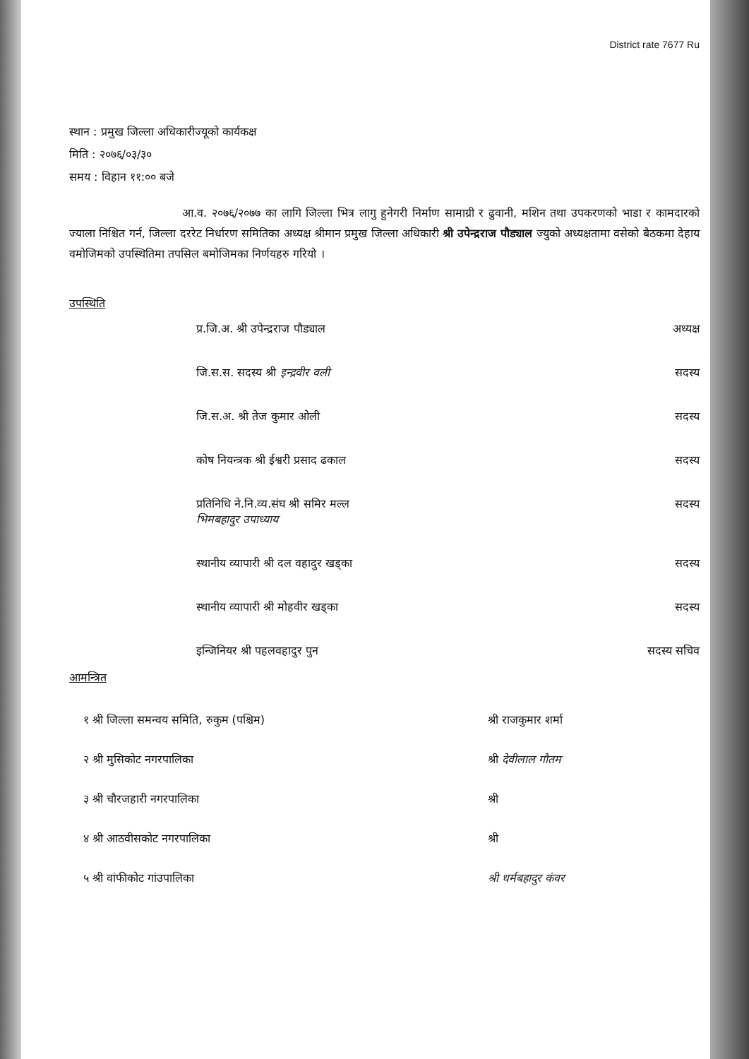District rate 7677 Ru
स्थान : प्रमुख जिल्ला अधिकारीज्यूको कार्यकक्ष
मिति : २०७६/०३/३०
समय : विहान ११:०० बजे
आ.व. २०७६/२०७७ का लागि जिल्ला भित्र लागु हुनेगरी निर्माण सामाग्री र ढुवानी, मशिन तथा उपकरणको भाडा र कामदारको ज्याला निश्चित गर्न, जिल्ला दररेट निर्धारण समितिका अध्यक्ष श्रीमान प्रमुख जिल्ला अधिकारी श्री उपेन्द्रराज पौड्याल ज्युको अध्यक्षतामा वसेको बैठकमा देहाय वमोजिमको उपस्थितिमा तपसिल बमोजिमका निर्णयहरु गरियो ।
उपस्थिति
प्र.जि.अ. श्री उपेन्द्रराज पौड्याल अध्यक्ष
जि.स.स. सदस्य श्री इन्द्रवीर वली सदस्य
जि.स.अ. श्री तेज कुमार ओली सदस्य
कोष नियन्त्रक श्री ईश्वरी प्रसाद ढकाल सदस्य
प्रतिनिधि ने.नि.व्य.संघ श्री समिर मल्ल
भिमबहादुर उपाध्याय सदस्य
स्थानीय व्यापारी श्री दल वहादुर खड्का सदस्य
स्थानीय व्यापारी श्री मोहवीर खड्का सदस्य
इन्जिनियर श्री पहलवहादुर पुन सदस्य सचिव
आमन्त्रित
१ श्री जिल्ला समन्वय समिति, रुकुम (पश्चिम) श्री राजकुमार शर्मा
२ श्री मुसिकोट नगरपालिका श्री देवीलाल गौतम
३ श्री चौरजहारी नगरपालिका श्री
४ श्री आठवीसकोट नगरपालिका श्री
५ श्री वांफीकोट गांउपालिका श्री धर्मबहादुर कंवर